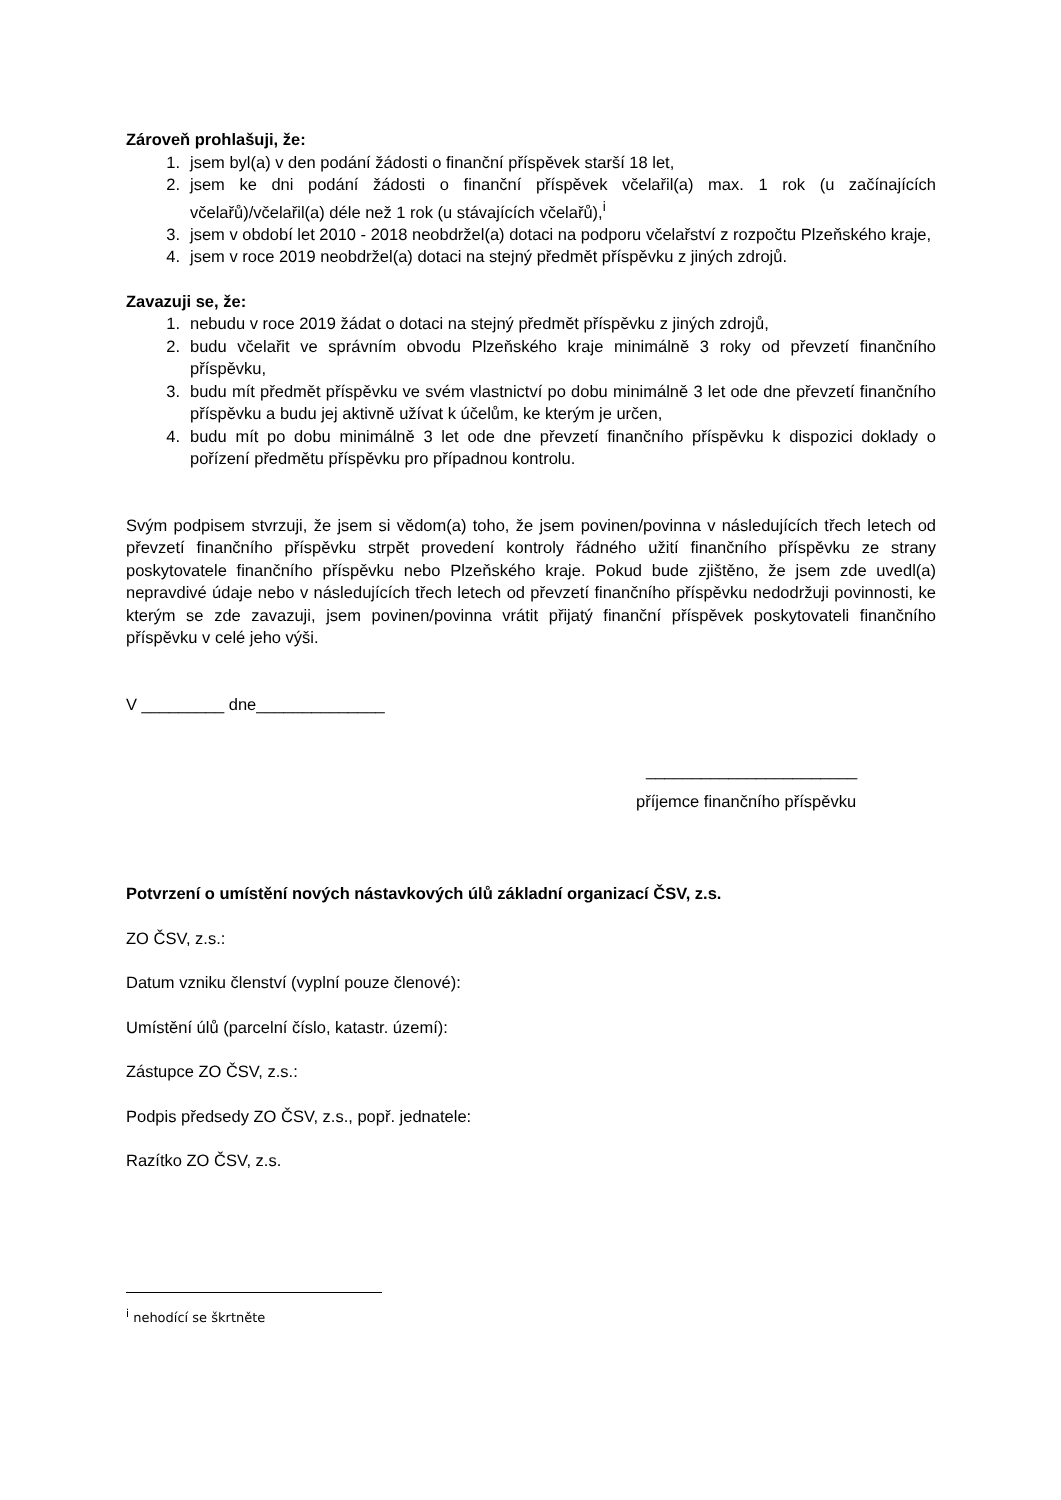Zároveň prohlašuji, že:
1. jsem byl(a) v den podání žádosti o finanční příspěvek starší 18 let,
2. jsem ke dni podání žádosti o finanční příspěvek včelařil(a) max. 1 rok (u začínajících včelařů)/včelařil(a) déle než 1 rok (u stávajících včelařů),<sup>i</sup>
3. jsem v období let 2010 - 2018 neobdržel(a) dotaci na podporu včelařství z rozpočtu Plzeňského kraje,
4. jsem v roce 2019 neobdržel(a) dotaci na stejný předmět příspěvku z jiných zdrojů.
Zavazuji se, že:
1. nebudu v roce 2019 žádat o dotaci na stejný předmět příspěvku z jiných zdrojů,
2. budu včelařit ve správním obvodu Plzeňského kraje minimálně 3 roky od převzetí finančního příspěvku,
3. budu mít předmět příspěvku ve svém vlastnictví po dobu minimálně 3 let ode dne převzetí finančního příspěvku a budu jej aktivně užívat k účelům, ke kterým je určen,
4. budu mít po dobu minimálně 3 let ode dne převzetí finančního příspěvku k dispozici doklady o pořízení předmětu příspěvku pro případnou kontrolu.
Svým podpisem stvrzuji, že jsem si vědom(a) toho, že jsem povinen/povinna v následujících třech letech od převzetí finančního příspěvku strpět provedení kontroly řádného užití finančního příspěvku ze strany poskytovatele finančního příspěvku nebo Plzeňského kraje. Pokud bude zjištěno, že jsem zde uvedl(a) nepravdivé údaje nebo v následujících třech letech od převzetí finančního příspěvku nedodržuji povinnosti, ke kterým se zde zavazuji, jsem povinen/povinna vrátit přijatý finanční příspěvek poskytovateli finančního příspěvku v celé jeho výši.
V _________ dne______________
_______________________
příjemce finančního příspěvku
Potvrzení o umístění nových nástavkových úlů základní organizací ČSV, z.s.
ZO ČSV, z.s.:
Datum vzniku členství (vyplní pouze členové):
Umístění úlů (parcelní číslo, katastr. území):
Zástupce ZO ČSV, z.s.:
Podpis předsedy ZO ČSV, z.s., popř. jednatele:
Razítko ZO ČSV, z.s.
<sup>i</sup> nehodící se škrtněte